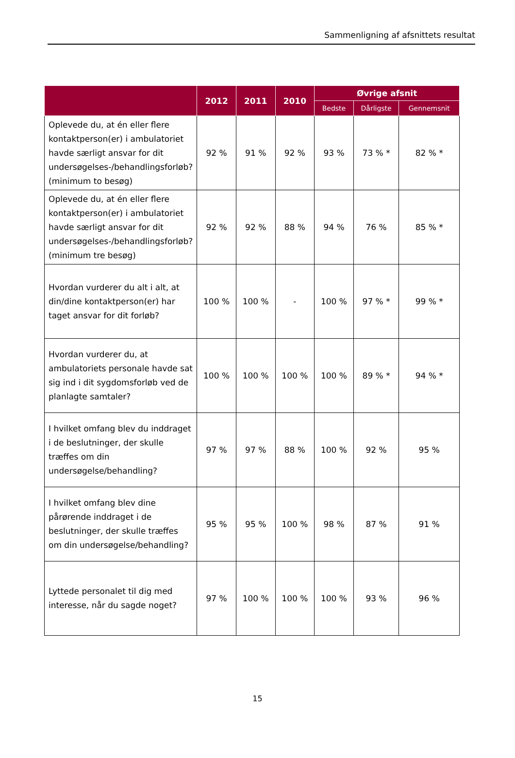Sammenligning af afsnittets resultat
| | 2012 | 2011 | 2010 | Øvrige afsnit | | |
| --- | --- | --- | --- | --- | --- | --- |
| | | | | Bedste | Dårligste | Gennemsnit |
| Oplevede du, at én eller flere kontaktperson(er) i ambulatoriet havde særligt ansvar for dit undersøgelses-/behandlingsforløb? (minimum to besøg) | 92 % | 91 % | 92 % | 93 % | 73 % * | 82 % * |
| Oplevede du, at én eller flere kontaktperson(er) i ambulatoriet havde særligt ansvar for dit undersøgelses-/behandlingsforløb? (minimum tre besøg) | 92 % | 92 % | 88 % | 94 % | 76 % | 85 % * |
| Hvordan vurderer du alt i alt, at din/dine kontaktperson(er) har taget ansvar for dit forløb? | 100 % | 100 % | - | 100 % | 97 % * | 99 % * |
| Hvordan vurderer du, at ambulatoriets personale havde sat sig ind i dit sygdomsforløb ved de planlagte samtaler? | 100 % | 100 % | 100 % | 100 % | 89 % * | 94 % * |
| I hvilket omfang blev du inddraget i de beslutninger, der skulle træffes om din undersøgelse/behandling? | 97 % | 97 % | 88 % | 100 % | 92 % | 95 % |
| I hvilket omfang blev dine pårørende inddraget i de beslutninger, der skulle træffes om din undersøgelse/behandling? | 95 % | 95 % | 100 % | 98 % | 87 % | 91 % |
| Lyttede personalet til dig med interesse, når du sagde noget? | 97 % | 100 % | 100 % | 100 % | 93 % | 96 % |
15